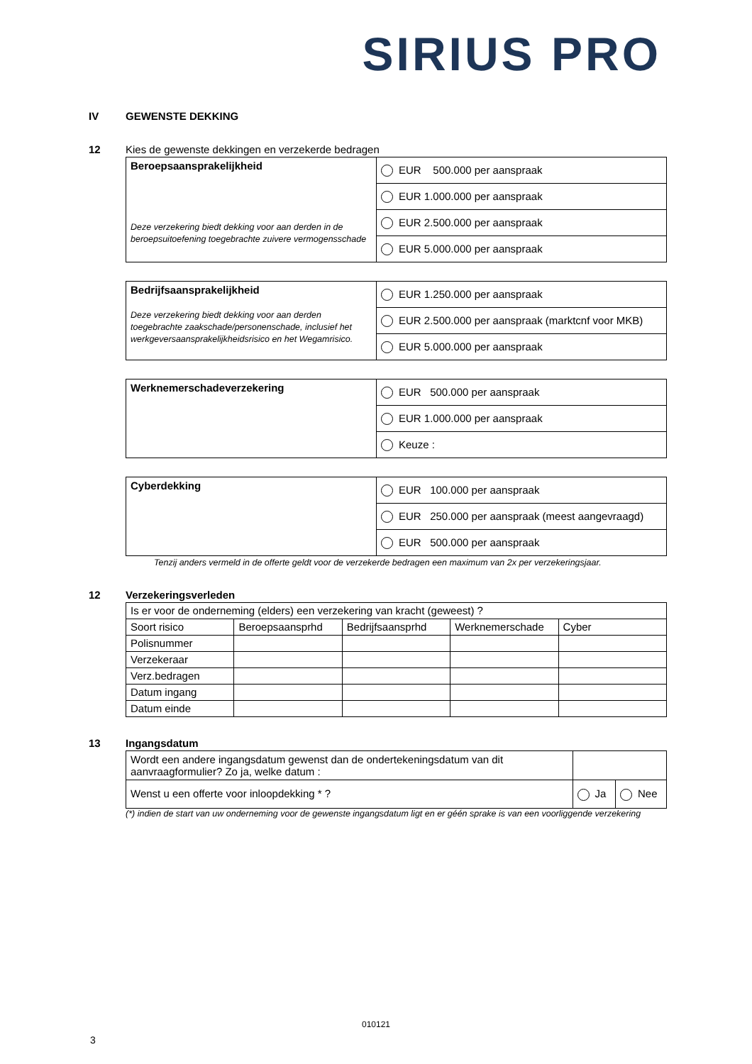SIRIUS PRO
IV GEWENSTE DEKKING
12
Kies de gewenste dekkingen en verzekerde bedragen
| Beroepsaansprakelijkheid Deze verzekering biedt dekking voor aan derden in de beroepsuitoefening toegebrachte zuivere vermogensschade | EUR 500.000 per aanspraak |
| | EUR 1.000.000 per aanspraak |
| | EUR 2.500.000 per aanspraak |
| | EUR 5.000.000 per aanspraak |
| Bedrijfsaansprakelijkheid Deze verzekering biedt dekking voor aan derden toegebrachte zaakschade/personenschade, inclusief het werkgeversaansprakelijkheidsrisico en het Wegamrisico. | EUR 1.250.000 per aanspraak |
| | EUR 2.500.000 per aanspraak (marktcnf voor MKB) |
| | EUR 5.000.000 per aanspraak |
| Werknemerschadeverzekering | EUR 500.000 per aanspraak |
| | EUR 1.000.000 per aanspraak |
| | Keuze : |
| Cyberdekking | EUR 100.000 per aanspraak |
| | EUR 250.000 per aanspraak (meest aangevraagd) |
| | EUR 500.000 per aanspraak |
Tenzij anders vermeld in de offerte geldt voor de verzekerde bedragen een maximum van 2x per verzekeringsjaar.
12 Verzekeringsverleden
| Is er voor de onderneming (elders) een verzekering van kracht (geweest) ? | | | | |
| Soort risico | Beroepsaansprhd | Bedrijfsaansprhd | Werknemerschade | Cyber |
| Polisnummer | | | | |
| Verzekeraar | | | | |
| Verz.bedragen | | | | |
| Datum ingang | | | | |
| Datum einde | | | | |
13 Ingangsdatum
| Wordt een andere ingangsdatum gewenst dan de ondertekeningsdatum van dit aanvraagformulier? Zo ja, welke datum : | | |
| Wenst u een offerte voor inloopdekking * ? | Ja | Nee |
(*) indien de start van uw onderneming voor de gewenste ingangsdatum ligt en er géén sprake is van een voorliggende verzekering
010121
3